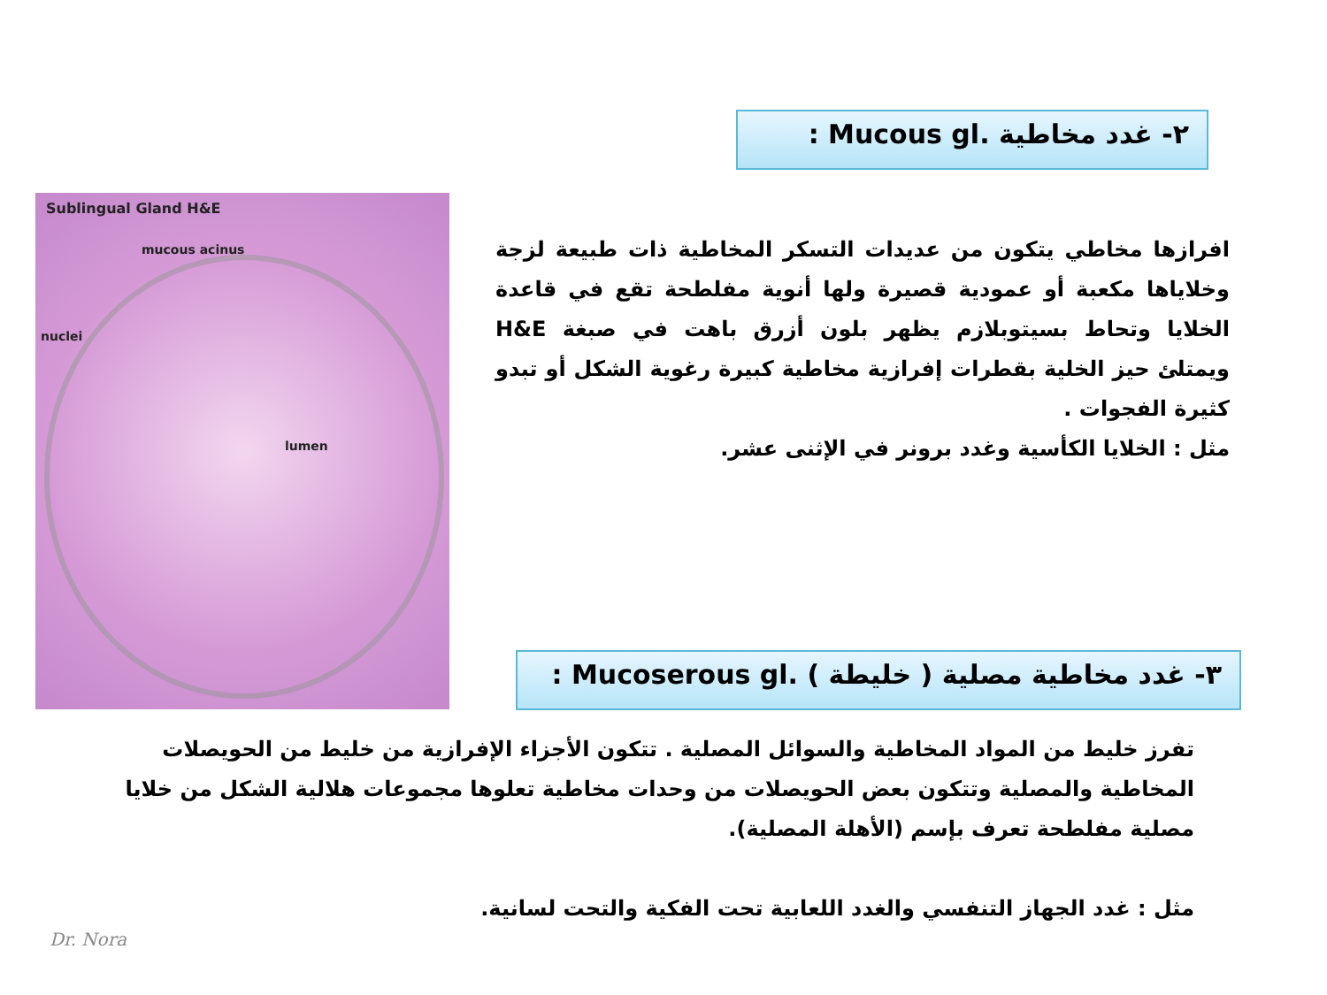٢- غدد مخاطية .Mucous gl :
Sublingual Gland H&E
mucous acinus
nuclei
lumen
افرازها مخاطي يتكون من عديدات التسكر المخاطية ذات طبيعة لزجة وخلاياها مكعبة أو عمودية قصيرة ولها أنوية مفلطحة تقع في قاعدة الخلايا وتحاط بسيتوبلازم يظهر بلون أزرق باهت في صبغة H&E ويمتلئ حيز الخلية بقطرات إفرازية مخاطية كبيرة رغوية الشكل أو تبدو كثيرة الفجوات .
مثل : الخلايا الكأسية وغدد برونر في الإثنى عشر.
٣- غدد مخاطية مصلية ( خليطة ) .Mucoserous gl :
تفرز خليط من المواد المخاطية والسوائل المصلية . تتكون الأجزاء الإفرازية من خليط من الحويصلات المخاطية والمصلية وتتكون بعض الحويصلات من وحدات مخاطية تعلوها مجموعات هلالية الشكل من خلايا مصلية مفلطحة تعرف بإسم (الأهلة المصلية).
مثل : غدد الجهاز التنفسي والغدد اللعابية تحت الفكية والتحت لسانية.
Dr. Nora